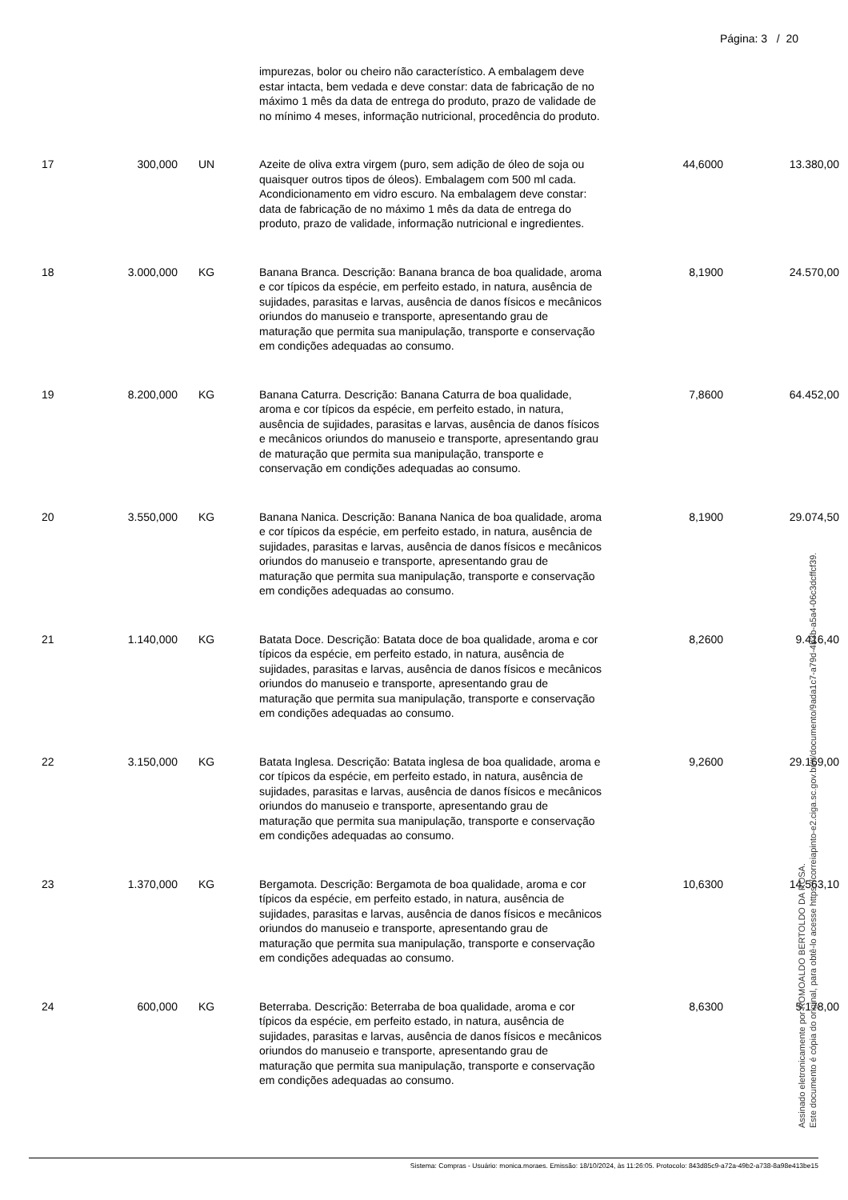Página: 3 / 20
| | | | impurezas, bolor ou cheiro não característico. A embalagem deve estar intacta, bem vedada e deve constar: data de fabricação de no máximo 1 mês da data de entrega do produto, prazo de validade de no mínimo 4 meses, informação nutricional, procedência do produto. | | |
| 17 | 300,000 | UN | Azeite de oliva extra virgem (puro, sem adição de óleo de soja ou quaisquer outros tipos de óleos). Embalagem com 500 ml cada. Acondicionamento em vidro escuro. Na embalagem deve constar: data de fabricação de no máximo 1 mês da data de entrega do produto, prazo de validade, informação nutricional e ingredientes. | 44,6000 | 13.380,00 |
| 18 | 3.000,000 | KG | Banana Branca. Descrição: Banana branca de boa qualidade, aroma e cor típicos da espécie, em perfeito estado, in natura, ausência de sujidades, parasitas e larvas, ausência de danos físicos e mecânicos oriundos do manuseio e transporte, apresentando grau de maturação que permita sua manipulação, transporte e conservação em condições adequadas ao consumo. | 8,1900 | 24.570,00 |
| 19 | 8.200,000 | KG | Banana Caturra. Descrição: Banana Caturra de boa qualidade, aroma e cor típicos da espécie, em perfeito estado, in natura, ausência de sujidades, parasitas e larvas, ausência de danos físicos e mecânicos oriundos do manuseio e transporte, apresentando grau de maturação que permita sua manipulação, transporte e conservação em condições adequadas ao consumo. | 7,8600 | 64.452,00 |
| 20 | 3.550,000 | KG | Banana Nanica. Descrição: Banana Nanica de boa qualidade, aroma e cor típicos da espécie, em perfeito estado, in natura, ausência de sujidades, parasitas e larvas, ausência de danos físicos e mecânicos oriundos do manuseio e transporte, apresentando grau de maturação que permita sua manipulação, transporte e conservação em condições adequadas ao consumo. | 8,1900 | 29.074,50 |
| 21 | 1.140,000 | KG | Batata Doce. Descrição: Batata doce de boa qualidade, aroma e cor típicos da espécie, em perfeito estado, in natura, ausência de sujidades, parasitas e larvas, ausência de danos físicos e mecânicos oriundos do manuseio e transporte, apresentando grau de maturação que permita sua manipulação, transporte e conservação em condições adequadas ao consumo. | 8,2600 | 9.416,40 |
| 22 | 3.150,000 | KG | Batata Inglesa. Descrição: Batata inglesa de boa qualidade, aroma e cor típicos da espécie, em perfeito estado, in natura, ausência de sujidades, parasitas e larvas, ausência de danos físicos e mecânicos oriundos do manuseio e transporte, apresentando grau de maturação que permita sua manipulação, transporte e conservação em condições adequadas ao consumo. | 9,2600 | 29.169,00 |
| 23 | 1.370,000 | KG | Bergamota. Descrição: Bergamota de boa qualidade, aroma e cor típicos da espécie, em perfeito estado, in natura, ausência de sujidades, parasitas e larvas, ausência de danos físicos e mecânicos oriundos do manuseio e transporte, apresentando grau de maturação que permita sua manipulação, transporte e conservação em condições adequadas ao consumo. | 10,6300 | 14.563,10 |
| 24 | 600,000 | KG | Beterraba. Descrição: Beterraba de boa qualidade, aroma e cor típicos da espécie, em perfeito estado, in natura, ausência de sujidades, parasitas e larvas, ausência de danos físicos e mecânicos oriundos do manuseio e transporte, apresentando grau de maturação que permita sua manipulação, transporte e conservação em condições adequadas ao consumo. | 8,6300 | 5.178,00 |
Sistema: Compras - Usuário: monica.moraes. Emissão: 18/10/2024, às 11:26:05. Protocolo: 843d85c9-a72a-49b2-a738-8a98e413be15
Assinado eletronicamente por ROMOALDO BERTOLDO DA ROSA.
Este documento é cópia do original, para obtê-lo acesse https://correiapinto-e2.ciga.sc.gov.br/#/documento/9ada1c7-a79d-4b3b-a5a4-06c3dcffcf39.